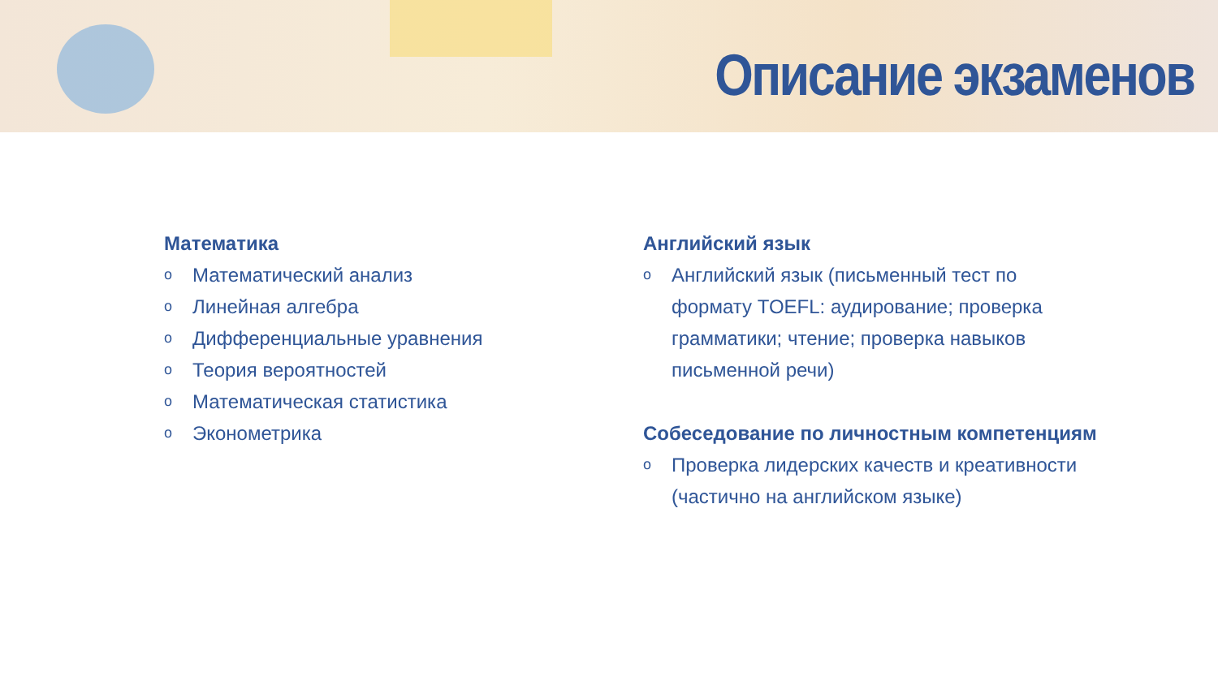Описание экзаменов
Математика
o Математический анализ
o Линейная алгебра
o Дифференциальные уравнения
o Теория вероятностей
o Математическая статистика
o Эконометрика
Английский язык
o Английский язык (письменный тест по формату TOEFL: аудирование; проверка грамматики; чтение; проверка навыков письменной речи)
Собеседование по личностным компетенциям
o Проверка лидерских качеств и креативности (частично на английском языке)